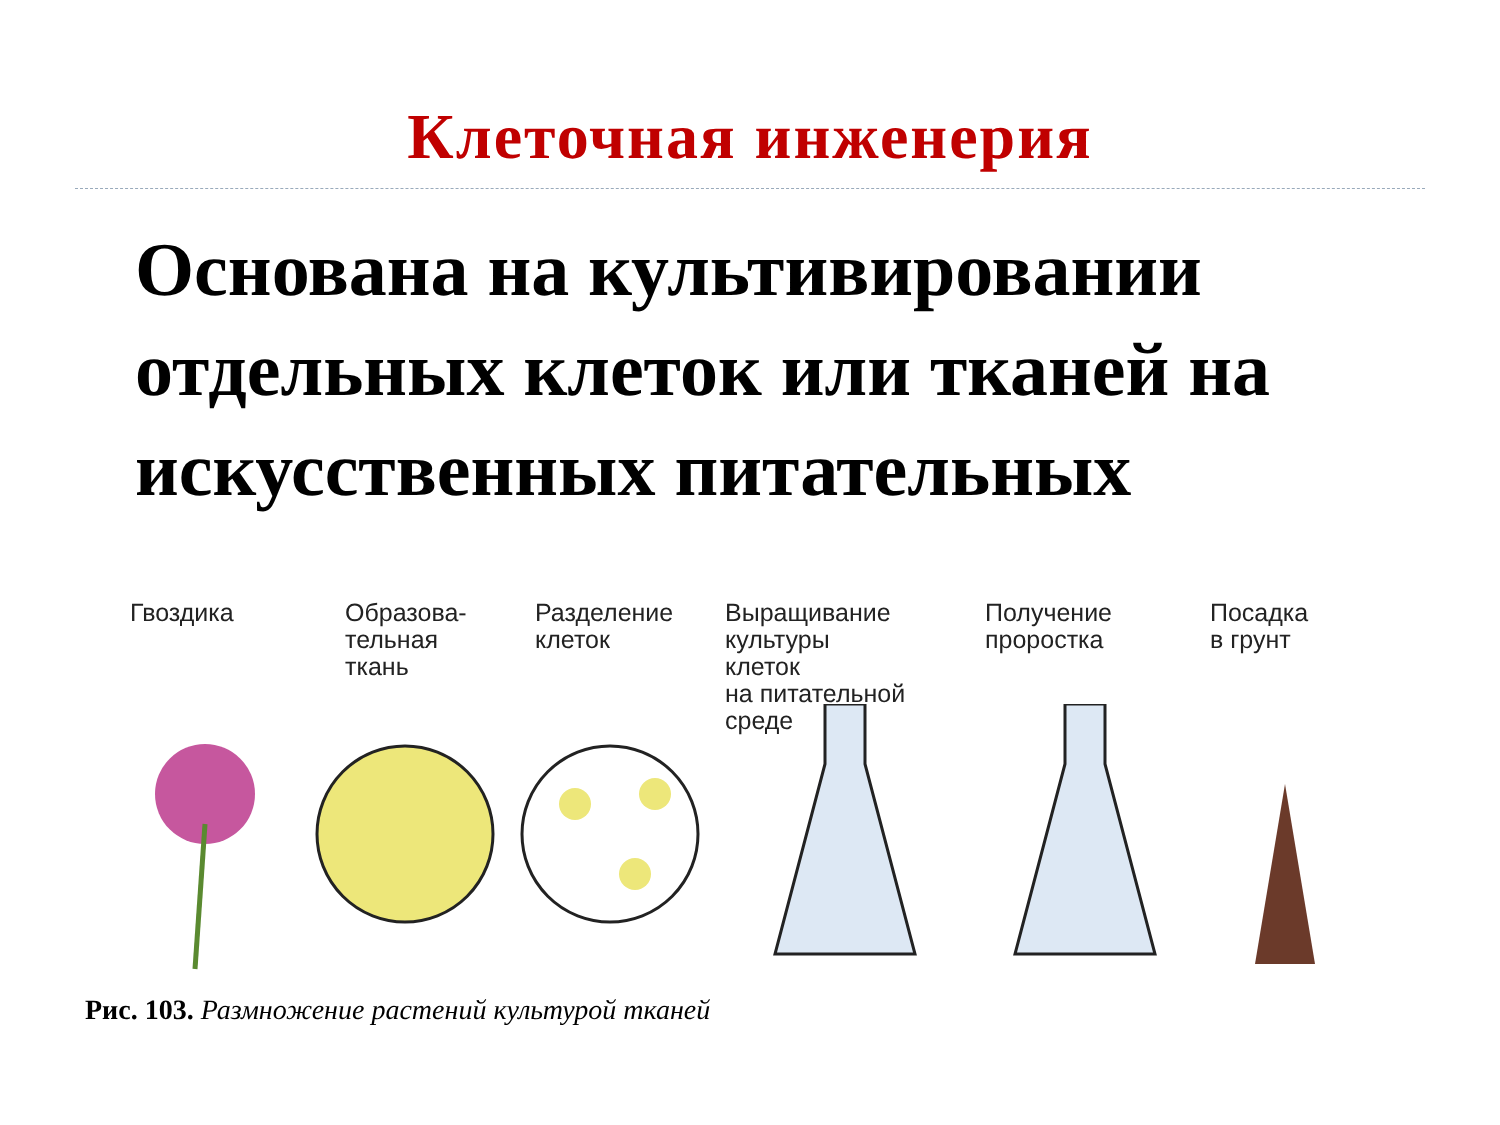Клеточная инженерия
Основана на культивировании отдельных клеток или тканей на искусственных питательных
Гвоздика Образова-
тельная
ткань
Разделение
клеток
Выращивание
культуры
клеток
на питательной
среде
Получение
проростка
Посадка
в грунт
Рис. 103. Размножение растений культурой тканей